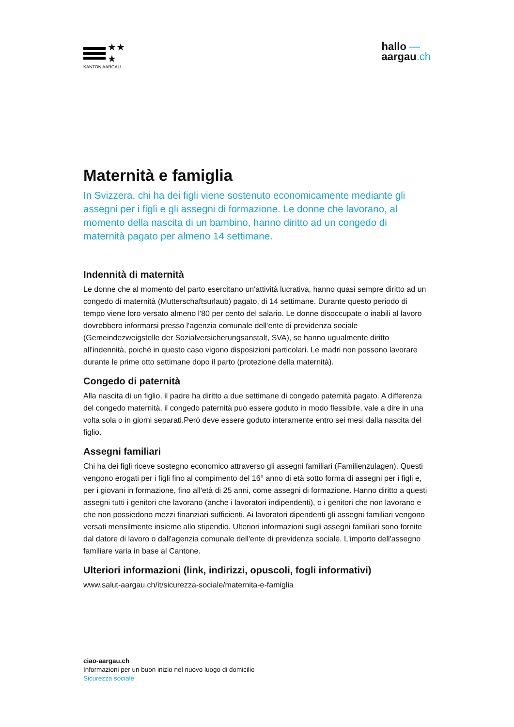★★
★
KANTON AARGAU
hallo —
aargau.ch
Maternità e famiglia
In Svizzera, chi ha dei figli viene sostenuto economicamente mediante gli assegni per i figli e gli assegni di formazione. Le donne che lavorano, al momento della nascita di un bambino, hanno diritto ad un congedo di maternità pagato per almeno 14 settimane.
Indennità di maternità
Le donne che al momento del parto esercitano un'attività lucrativa, hanno quasi sempre diritto ad un congedo di maternità (Mutterschaftsurlaub) pagato, di 14 settimane. Durante questo periodo di tempo viene loro versato almeno l'80 per cento del salario. Le donne disoccupate o inabili al lavoro dovrebbero informarsi presso l'agenzia comunale dell'ente di previdenza sociale (Gemeindezweigstelle der Sozialversicherungsanstalt, SVA), se hanno ugualmente diritto all'indennità, poiché in questo caso vigono disposizioni particolari. Le madri non possono lavorare durante le prime otto settimane dopo il parto (protezione della maternità).
Congedo di paternità
Alla nascita di un figlio, il padre ha diritto a due settimane di congedo paternità pagato. A differenza del congedo maternità, il congedo paternità può essere goduto in modo flessibile, vale a dire in una volta sola o in giorni separati.Però deve essere goduto interamente entro sei mesi dalla nascita del figlio.
Assegni familiari
Chi ha dei figli riceve sostegno economico attraverso gli assegni familiari (Familienzulagen). Questi vengono erogati per i figli fino al compimento del 16° anno di età sotto forma di assegni per i figli e, per i giovani in formazione, fino all'età di 25 anni, come assegni di formazione. Hanno diritto a questi assegni tutti i genitori che lavorano (anche i lavoratori indipendenti), o i genitori che non lavorano e che non possiedono mezzi finanziari sufficienti. Ai lavoratori dipendenti gli assegni familiari vengono versati mensilmente insieme allo stipendio. Ulteriori informazioni sugli assegni familiari sono fornite dal datore di lavoro o dall'agenzia comunale dell'ente di previdenza sociale. L'importo dell'assegno familiare varia in base al Cantone.
Ulteriori informazioni (link, indirizzi, opuscoli, fogli informativi)
www.salut-aargau.ch/it/sicurezza-sociale/maternita-e-famiglia
ciao-aargau.ch
Informazioni per un buon inizio nel nuovo luogo di domicilio
Sicurezza sociale